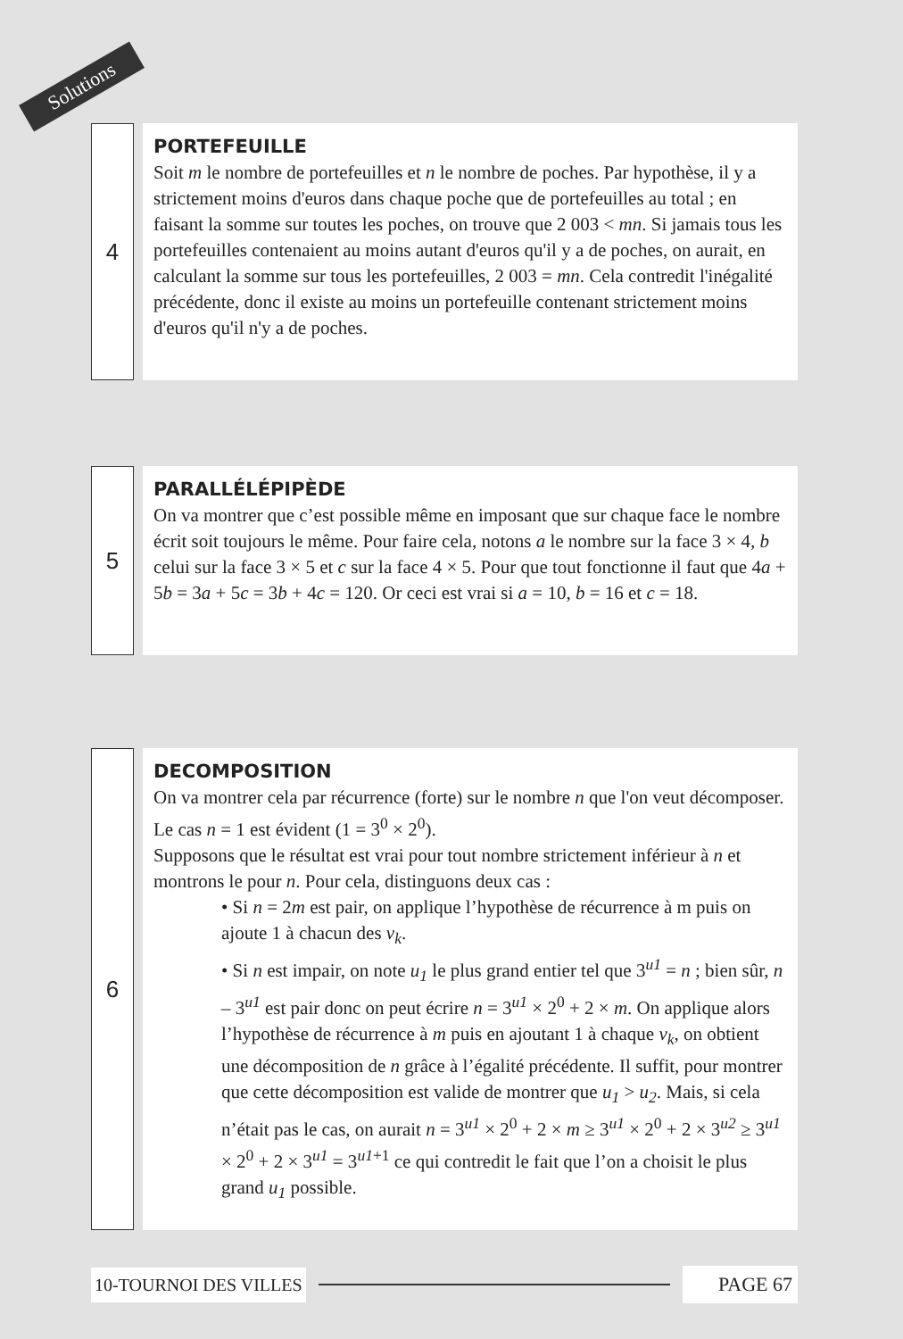Solutions
4
PORTEFEUILLE
Soit m le nombre de portefeuilles et n le nombre de poches. Par hypothèse, il y a strictement moins d'euros dans chaque poche que de portefeuilles au total ; en faisant la somme sur toutes les poches, on trouve que 2 003 < mn. Si jamais tous les portefeuilles contenaient au moins autant d'euros qu'il y a de poches, on aurait, en calculant la somme sur tous les portefeuilles, 2 003 = mn. Cela contredit l'inégalité précédente, donc il existe au moins un portefeuille contenant strictement moins d'euros qu'il n'y a de poches.
5
PARALLÉLÉPIPÈDE
On va montrer que c’est possible même en imposant que sur chaque face le nombre écrit soit toujours le même. Pour faire cela, notons a le nombre sur la face 3 × 4, b celui sur la face 3 × 5 et c sur la face 4 × 5. Pour que tout fonctionne il faut que 4a + 5b = 3a + 5c = 3b + 4c = 120. Or ceci est vrai si a = 10, b = 16 et c = 18.
6
DECOMPOSITION
On va montrer cela par récurrence (forte) sur le nombre n que l'on veut décomposer.
Le cas n = 1 est évident (1 = 3<sup>0</sup> × 2<sup>0</sup>).
Supposons que le résultat est vrai pour tout nombre strictement inférieur à n et montrons le pour n. Pour cela, distinguons deux cas :
• Si n = 2m est pair, on applique l’hypothèse de récurrence à m puis on ajoute 1 à chacun des v<sub>k</sub>.
• Si n est impair, on note u<sub>1</sub> le plus grand entier tel que 3<sup>u1</sup> = n ; bien sûr, n – 3<sup>u1</sup> est pair donc on peut écrire n = 3<sup>u1</sup> × 2<sup>0</sup> + 2 × m. On applique alors l’hypothèse de récurrence à m puis en ajoutant 1 à chaque v<sub>k</sub>, on obtient une décomposition de n grâce à l’égalité précédente. Il suffit, pour montrer que cette décomposition est valide de montrer que u<sub>1</sub> > u<sub>2</sub>. Mais, si cela n’était pas le cas, on aurait n = 3<sup>u1</sup> × 2<sup>0</sup> + 2 × m ≥ 3<sup>u1</sup> × 2<sup>0</sup> + 2 × 3<sup>u2</sup> ≥ 3<sup>u1</sup> × 2<sup>0</sup> + 2 × 3<sup>u1</sup> = 3<sup>u1+1</sup> ce qui contredit le fait que l’on a choisit le plus grand u<sub>1</sub> possible.
10-TOURNOI DES VILLES PAGE 67